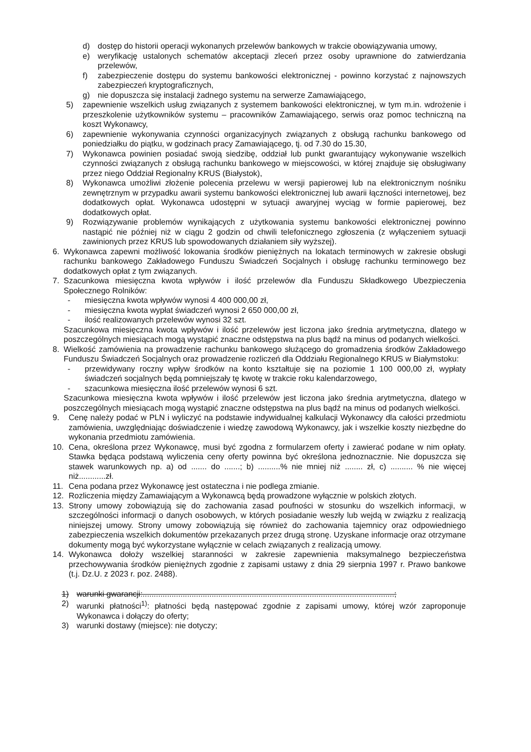d) dostęp do historii operacji wykonanych przelewów bankowych w trakcie obowiązywania umowy,
e) weryfikację ustalonych schematów akceptacji zleceń przez osoby uprawnione do zatwierdzania przelewów,
f) zabezpieczenie dostępu do systemu bankowości elektronicznej - powinno korzystać z najnowszych zabezpieczeń kryptograficznych,
g) nie dopuszcza się instalacji żadnego systemu na serwerze Zamawiającego,
5) zapewnienie wszelkich usług związanych z systemem bankowości elektronicznej, w tym m.in. wdrożenie i przeszkolenie użytkowników systemu – pracowników Zamawiającego, serwis oraz pomoc techniczną na koszt Wykonawcy,
6) zapewnienie wykonywania czynności organizacyjnych związanych z obsługą rachunku bankowego od poniedziałku do piątku, w godzinach pracy Zamawiającego, tj. od 7.30 do 15.30,
7) Wykonawca powinien posiadać swoją siedzibę, oddział lub punkt gwarantujący wykonywanie wszelkich czynności związanych z obsługą rachunku bankowego w miejscowości, w której znajduje się obsługiwany przez niego Oddział Regionalny KRUS (Białystok),
8) Wykonawca umożliwi złożenie polecenia przelewu w wersji papierowej lub na elektronicznym nośniku zewnętrznym w przypadku awarii systemu bankowości elektronicznej lub awarii łączności internetowej, bez dodatkowych opłat. Wykonawca udostępni w sytuacji awaryjnej wyciąg w formie papierowej, bez dodatkowych opłat.
9) Rozwiązywanie problemów wynikających z użytkowania systemu bankowości elektronicznej powinno nastąpić nie później niż w ciągu 2 godzin od chwili telefonicznego zgłoszenia (z wyłączeniem sytuacji zawinionych przez KRUS lub spowodowanych działaniem siły wyższej).
6. Wykonawca zapewni możliwość lokowania środków pieniężnych na lokatach terminowych w zakresie obsługi rachunku bankowego Zakładowego Funduszu Świadczeń Socjalnych i obsługę rachunku terminowego bez dodatkowych opłat z tym związanych.
7. Szacunkowa miesięczna kwota wpływów i ilość przelewów dla Funduszu Składkowego Ubezpieczenia Społecznego Rolników:
- miesięczna kwota wpływów wynosi 4 400 000,00 zł,
- miesięczna kwota wypłat świadczeń wynosi 2 650 000,00 zł,
- ilość realizowanych przelewów wynosi 32 szt.
Szacunkowa miesięczna kwota wpływów i ilość przelewów jest liczona jako średnia arytmetyczna, dlatego w poszczególnych miesiącach mogą wystąpić znaczne odstępstwa na plus bądź na minus od podanych wielkości.
8. Wielkość zamówienia na prowadzenie rachunku bankowego służącego do gromadzenia środków Zakładowego Funduszu Świadczeń Socjalnych oraz prowadzenie rozliczeń dla Oddziału Regionalnego KRUS w Białymstoku:
- przewidywany roczny wpływ środków na konto kształtuje się na poziomie 1 100 000,00 zł, wypłaty świadczeń socjalnych będą pomniejszały tę kwotę w trakcie roku kalendarzowego,
- szacunkowa miesięczna ilość przelewów wynosi 6 szt.
Szacunkowa miesięczna kwota wpływów i ilość przelewów jest liczona jako średnia arytmetyczna, dlatego w poszczególnych miesiącach mogą wystąpić znaczne odstępstwa na plus bądź na minus od podanych wielkości.
9. Cenę należy podać w PLN i wyliczyć na podstawie indywidualnej kalkulacji Wykonawcy dla całości przedmiotu zamówienia, uwzględniając doświadczenie i wiedzę zawodową Wykonawcy, jak i wszelkie koszty niezbędne do wykonania przedmiotu zamówienia.
10. Cena, określona przez Wykonawcę, musi być zgodna z formularzem oferty i zawierać podane w nim opłaty. Stawka będąca podstawą wyliczenia ceny oferty powinna być określona jednoznacznie. Nie dopuszcza się stawek warunkowych np. a) od ....... do .......; b) ..........% nie mniej niż ........ zł, c) .......... % nie więcej niż............zł.
11. Cena podana przez Wykonawcę jest ostateczna i nie podlega zmianie.
12. Rozliczenia między Zamawiającym a Wykonawcą będą prowadzone wyłącznie w polskich złotych.
13. Strony umowy zobowiązują się do zachowania zasad poufności w stosunku do wszelkich informacji, w szczególności informacji o danych osobowych, w których posiadanie weszły lub wejdą w związku z realizacją niniejszej umowy. Strony umowy zobowiązują się również do zachowania tajemnicy oraz odpowiedniego zabezpieczenia wszelkich dokumentów przekazanych przez drugą stronę. Uzyskane informacje oraz otrzymane dokumenty mogą być wykorzystane wyłącznie w celach związanych z realizacją umowy.
14. Wykonawca dołoży wszelkiej staranności w zakresie zapewnienia maksymalnego bezpieczeństwa przechowywania środków pieniężnych zgodnie z zapisami ustawy z dnia 29 sierpnia 1997 r. Prawo bankowe (t.j. Dz.U. z 2023 r. poz. 2488).
1) warunki gwarancji:.................................................................................................................;
2) warunki płatności<sup>1)</sup>: płatności będą następować zgodnie z zapisami umowy, której wzór zaproponuje Wykonawca i dołączy do oferty;
3) warunki dostawy (miejsce): nie dotyczy;